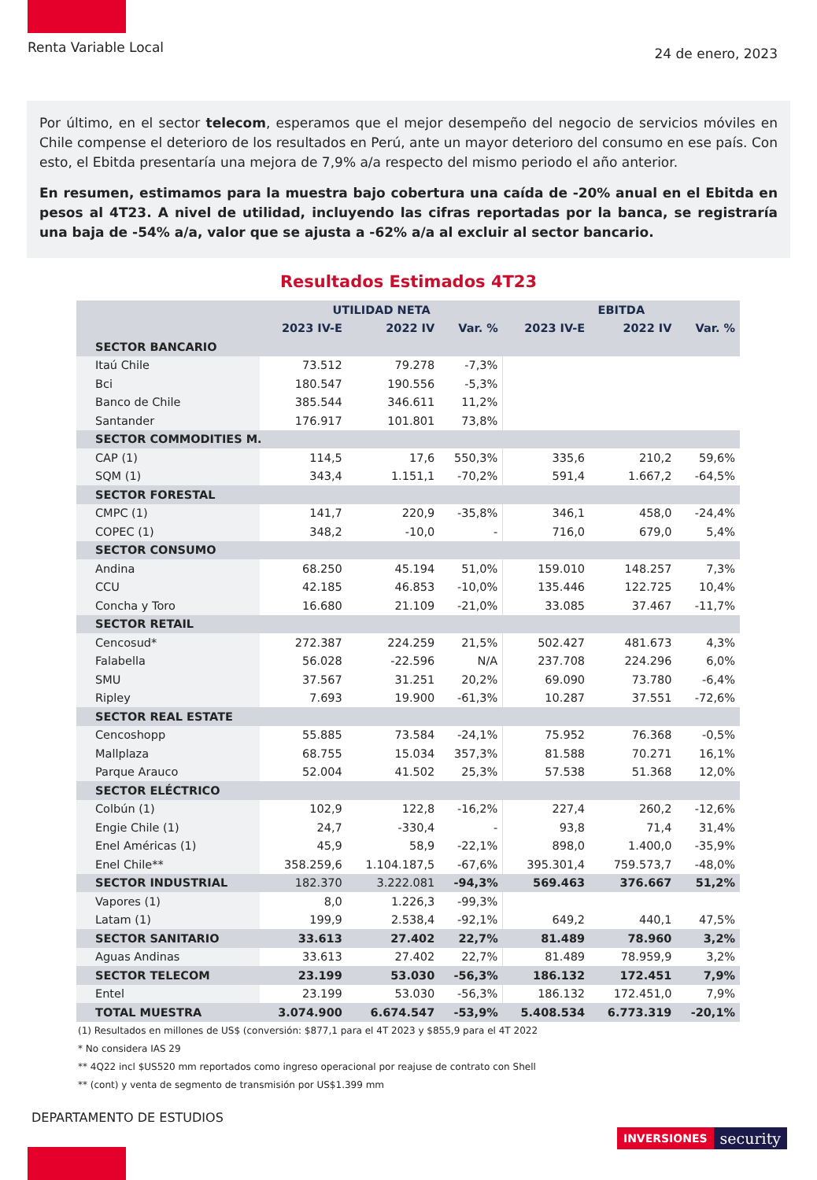Renta Variable Local
24 de enero, 2023
Por último, en el sector telecom, esperamos que el mejor desempeño del negocio de servicios móviles en Chile compense el deterioro de los resultados en Perú, ante un mayor deterioro del consumo en ese país. Con esto, el Ebitda presentaría una mejora de 7,9% a/a respecto del mismo periodo el año anterior.
En resumen, estimamos para la muestra bajo cobertura una caída de -20% anual en el Ebitda en pesos al 4T23. A nivel de utilidad, incluyendo las cifras reportadas por la banca, se registraría una baja de -54% a/a, valor que se ajusta a -62% a/a al excluir al sector bancario.
Resultados Estimados 4T23
| | UTILIDAD NETA | | | EBITDA | | |
| --- | --- | --- | --- | --- | --- | --- |
| | 2023 IV-E | 2022 IV | Var. % | 2023 IV-E | 2022 IV | Var. % |
| SECTOR BANCARIO | | | | | | |
| Itaú Chile | 73.512 | 79.278 | -7,3% | | | |
| Bci | 180.547 | 190.556 | -5,3% | | | |
| Banco de Chile | 385.544 | 346.611 | 11,2% | | | |
| Santander | 176.917 | 101.801 | 73,8% | | | |
| SECTOR COMMODITIES M. | | | | | | |
| CAP (1) | 114,5 | 17,6 | 550,3% | 335,6 | 210,2 | 59,6% |
| SQM (1) | 343,4 | 1.151,1 | -70,2% | 591,4 | 1.667,2 | -64,5% |
| SECTOR FORESTAL | | | | | | |
| CMPC (1) | 141,7 | 220,9 | -35,8% | 346,1 | 458,0 | -24,4% |
| COPEC (1) | 348,2 | -10,0 | - | 716,0 | 679,0 | 5,4% |
| SECTOR CONSUMO | | | | | | |
| Andina | 68.250 | 45.194 | 51,0% | 159.010 | 148.257 | 7,3% |
| CCU | 42.185 | 46.853 | -10,0% | 135.446 | 122.725 | 10,4% |
| Concha y Toro | 16.680 | 21.109 | -21,0% | 33.085 | 37.467 | -11,7% |
| SECTOR RETAIL | | | | | | |
| Cencosud* | 272.387 | 224.259 | 21,5% | 502.427 | 481.673 | 4,3% |
| Falabella | 56.028 | -22.596 | N/A | 237.708 | 224.296 | 6,0% |
| SMU | 37.567 | 31.251 | 20,2% | 69.090 | 73.780 | -6,4% |
| Ripley | 7.693 | 19.900 | -61,3% | 10.287 | 37.551 | -72,6% |
| SECTOR REAL ESTATE | | | | | | |
| Cencoshopp | 55.885 | 73.584 | -24,1% | 75.952 | 76.368 | -0,5% |
| Mallplaza | 68.755 | 15.034 | 357,3% | 81.588 | 70.271 | 16,1% |
| Parque Arauco | 52.004 | 41.502 | 25,3% | 57.538 | 51.368 | 12,0% |
| SECTOR ELÉCTRICO | | | | | | |
| Colbún (1) | 102,9 | 122,8 | -16,2% | 227,4 | 260,2 | -12,6% |
| Engie Chile (1) | 24,7 | -330,4 | - | 93,8 | 71,4 | 31,4% |
| Enel Américas (1) | 45,9 | 58,9 | -22,1% | 898,0 | 1.400,0 | -35,9% |
| Enel Chile** | 358.259,6 | 1.104.187,5 | -67,6% | 395.301,4 | 759.573,7 | -48,0% |
| SECTOR INDUSTRIAL | 182.370 | 3.222.081 | -94,3% | 569.463 | 376.667 | 51,2% |
| Vapores (1) | 8,0 | 1.226,3 | -99,3% | | | |
| Latam (1) | 199,9 | 2.538,4 | -92,1% | 649,2 | 440,1 | 47,5% |
| SECTOR SANITARIO | 33.613 | 27.402 | 22,7% | 81.489 | 78.960 | 3,2% |
| Aguas Andinas | 33.613 | 27.402 | 22,7% | 81.489 | 78.959,9 | 3,2% |
| SECTOR TELECOM | 23.199 | 53.030 | -56,3% | 186.132 | 172.451 | 7,9% |
| Entel | 23.199 | 53.030 | -56,3% | 186.132 | 172.451,0 | 7,9% |
| TOTAL MUESTRA | 3.074.900 | 6.674.547 | -53,9% | 5.408.534 | 6.773.319 | -20,1% |
(1) Resultados en millones de US$ (conversión: $877,1 para el 4T 2023 y $855,9 para el 4T 2022
* No considera IAS 29
** 4Q22 incl $US520 mm reportados como ingreso operacional por reajuse de contrato con Shell
** (cont) y venta de segmento de transmisión por US$1.399 mm
DEPARTAMENTO DE ESTUDIOS
INVERSIONES security